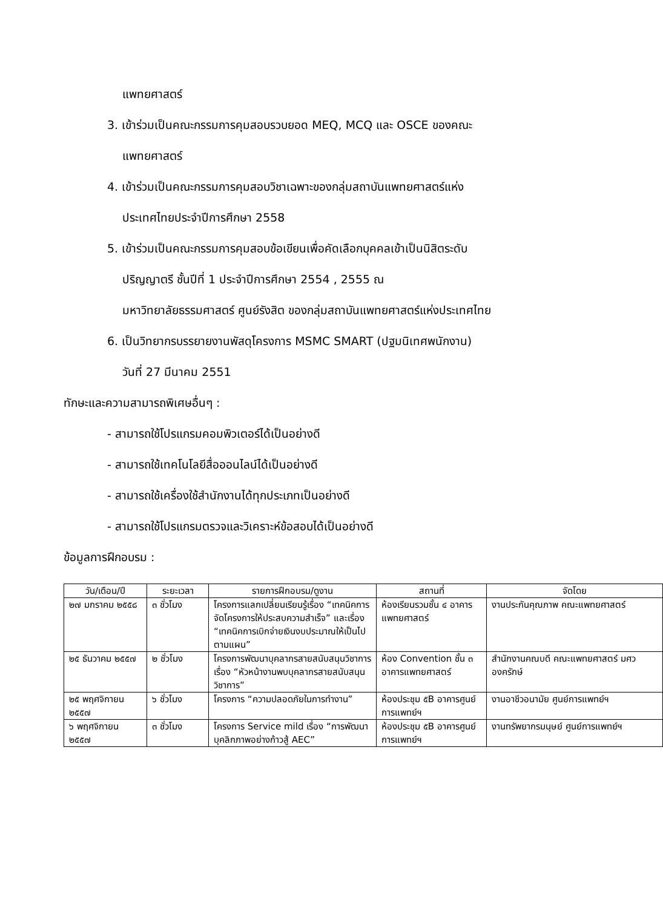แพทยศาสตร์
3. เข้าร่วมเป็นคณะกรรมการคุมสอบรวบยอด MEQ, MCQ และ OSCE ของคณะ
แพทยศาสตร์
4. เข้าร่วมเป็นคณะกรรมการคุมสอบวิชาเฉพาะของกลุ่มสถาบันแพทยศาสตร์แห่ง
ประเทศไทยประจำปีการศึกษา 2558
5. เข้าร่วมเป็นคณะกรรมการคุมสอบข้อเขียนเพื่อคัดเลือกบุคคลเข้าเป็นนิสิตระดับ
ปริญญาตรี ชั้นปีที่ 1 ประจำปีการศึกษา 2554 , 2555 ณ
มหาวิทยาลัยธรรมศาสตร์ ศูนย์รังสิต ของกลุ่มสถาบันแพทยศาสตร์แห่งประเทศไทย
6. เป็นวิทยากรบรรยายงานพัสดุโครงการ MSMC SMART (ปฐมนิเทศพนักงาน)
วันที่ 27 มีนาคม 2551
ทักษะและความสามารถพิเศษอื่นๆ :
- สามารถใช้โปรแกรมคอมพิวเตอร์ได้เป็นอย่างดี
- สามารถใช้เทคโนโลยีสื่อออนไลน์ได้เป็นอย่างดี
- สามารถใช้เครื่องใช้สำนักงานได้ทุกประเภทเป็นอย่างดี
- สามารถใช้โปรแกรมตรวจและวิเคราะห์ข้อสอบได้เป็นอย่างดี
ข้อมูลการฝึกอบรม :
| วัน/เดือน/ปี | ระยะเวลา | รายการฝึกอบรม/ดูงาน | สถานที่ | จัดโดย |
| --- | --- | --- | --- | --- |
| ๒๗ มกราคม ๒๕๕๘ | ๓ ชั่วโมง | โครงการแลกเปลี่ยนเรียนรู้เรื่อง “เทคนิคการจัดโครงการให้ประสบความสำเร็จ” และเรื่อง “เทคนิคการเบิกจ่ายเงินงบประมาณให้เป็นไปตามแผน” | ห้องเรียนรวมชั้น ๔ อาคารแพทยศาสตร์ | งานประกันคุณภาพ คณะแพทยศาสตร์ |
| ๒๕ ธันวาคม ๒๕๕๗ | ๒ ชั่วโมง | โครงการพัฒนาบุคลากรสายสนับสนุนวิชาการ เรื่อง “หัวหน้างานพบบุคลากรสายสนับสนุนวิชาการ” | ห้อง Convention ชั้น ๓ อาคารแพทยศาสตร์ | สำนักงานคณบดี คณะแพทยศาสตร์ มศว องครักษ์ |
| ๒๕ พฤศจิกายน ๒๕๕๗ | ๖ ชั่วโมง | โครงการ “ความปลอดภัยในการทำงาน” | ห้องประชุม ๕B อาคารศูนย์การแพทย์ฯ | งานอาชีวอนามัย ศูนย์การแพทย์ฯ |
| ๖ พฤศจิกายน ๒๕๕๗ | ๓ ชั่วโมง | โครงการ Service mild เรื่อง “การพัฒนาบุคลิกภาพอย่างก้าวสู้ AEC” | ห้องประชุม ๕B อาคารศูนย์การแพทย์ฯ | งานทรัพยากรมนุษย์ ศูนย์การแพทย์ฯ |